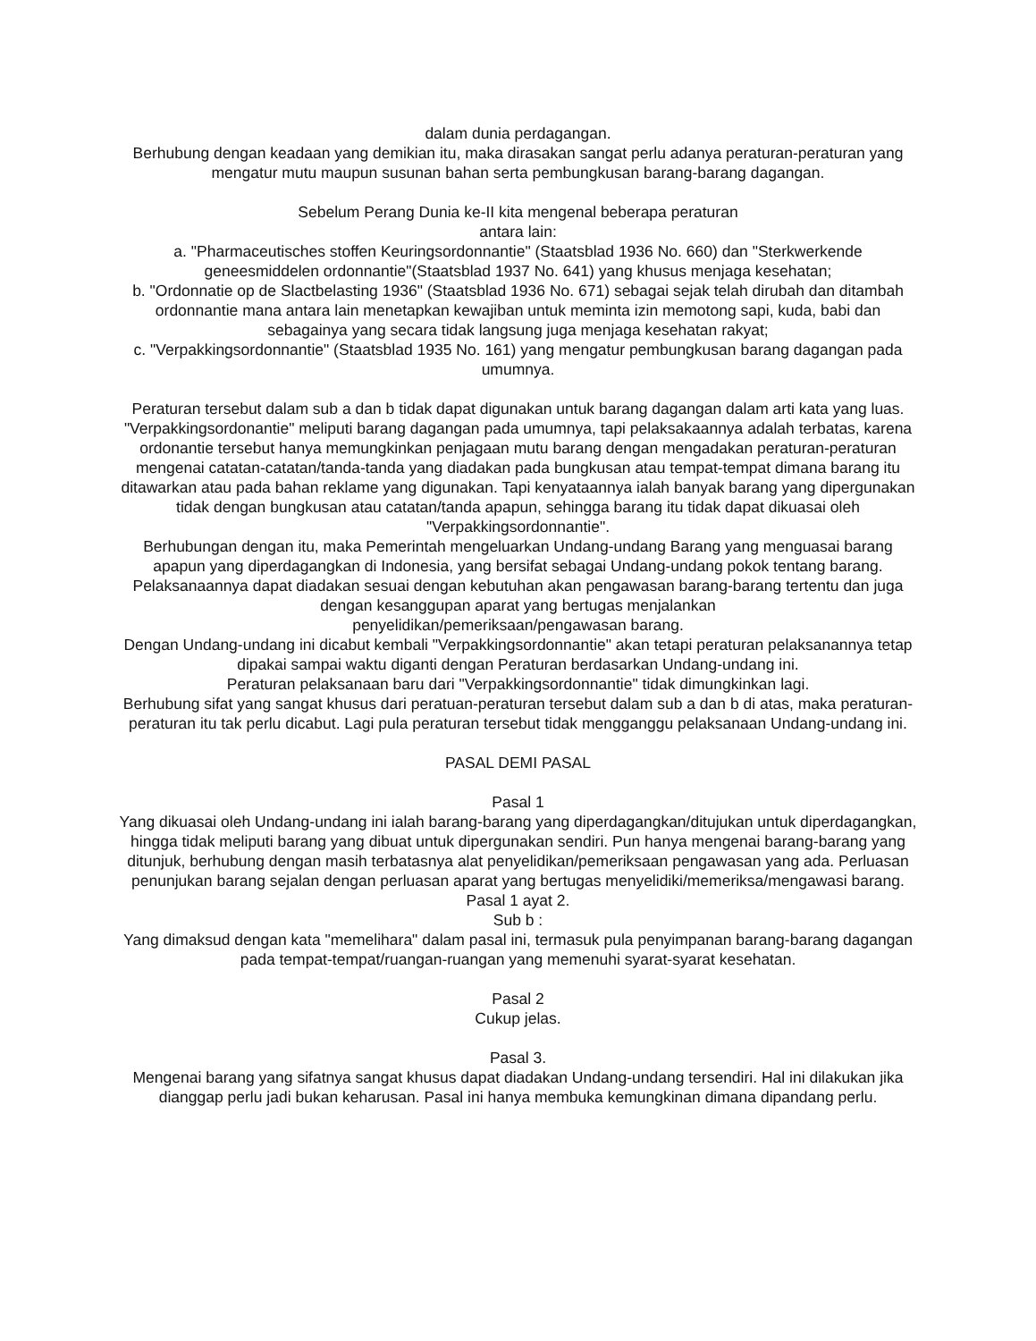dalam dunia perdagangan.
Berhubung dengan keadaan yang demikian itu, maka dirasakan sangat perlu adanya peraturan-peraturan yang mengatur mutu maupun susunan bahan serta pembungkusan barang-barang dagangan.
Sebelum Perang Dunia ke-II kita mengenal beberapa peraturan
antara lain:
a. "Pharmaceutisches stoffen Keuringsordonnantie" (Staatsblad 1936 No. 660) dan "Sterkwerkende geneesmiddelen ordonnantie"(Staatsblad 1937 No. 641) yang khusus menjaga kesehatan;
b. "Ordonnatie op de Slactbelasting 1936" (Staatsblad 1936 No. 671) sebagai sejak telah dirubah dan ditambah ordonnantie mana antara lain menetapkan kewajiban untuk meminta izin memotong sapi, kuda, babi dan sebagainya yang secara tidak langsung juga menjaga kesehatan rakyat;
c. "Verpakkingsordonnantie" (Staatsblad 1935 No. 161) yang mengatur pembungkusan barang dagangan pada umumnya.
Peraturan tersebut dalam sub a dan b tidak dapat digunakan untuk barang dagangan dalam arti kata yang luas. "Verpakkingsordonantie" meliputi barang dagangan pada umumnya, tapi pelaksakaannya adalah terbatas, karena ordonantie tersebut hanya memungkinkan penjagaan mutu barang dengan mengadakan peraturan-peraturan mengenai catatan-catatan/tanda-tanda yang diadakan pada bungkusan atau tempat-tempat dimana barang itu ditawarkan atau pada bahan reklame yang digunakan. Tapi kenyataannya ialah banyak barang yang dipergunakan tidak dengan bungkusan atau catatan/tanda apapun, sehingga barang itu tidak dapat dikuasai oleh "Verpakkingsordonnantie".
Berhubungan dengan itu, maka Pemerintah mengeluarkan Undang-undang Barang yang menguasai barang apapun yang diperdagangkan di Indonesia, yang bersifat sebagai Undang-undang pokok tentang barang.
Pelaksanaannya dapat diadakan sesuai dengan kebutuhan akan pengawasan barang-barang tertentu dan juga dengan kesanggupan aparat yang bertugas menjalankan
penyelidikan/pemeriksaan/pengawasan barang.
Dengan Undang-undang ini dicabut kembali "Verpakkingsordonnantie" akan tetapi peraturan pelaksanannya tetap dipakai sampai waktu diganti dengan Peraturan berdasarkan Undang-undang ini.
Peraturan pelaksanaan baru dari "Verpakkingsordonnantie" tidak dimungkinkan lagi.
Berhubung sifat yang sangat khusus dari peratuan-peraturan tersebut dalam sub a dan b di atas, maka peraturan-peraturan itu tak perlu dicabut. Lagi pula peraturan tersebut tidak mengganggu pelaksanaan Undang-undang ini.
PASAL DEMI PASAL
Pasal 1
Yang dikuasai oleh Undang-undang ini ialah barang-barang yang diperdagangkan/ditujukan untuk diperdagangkan, hingga tidak meliputi barang yang dibuat untuk dipergunakan sendiri. Pun hanya mengenai barang-barang yang ditunjuk, berhubung dengan masih terbatasnya alat penyelidikan/pemeriksaan pengawasan yang ada. Perluasan penunjukan barang sejalan dengan perluasan aparat yang bertugas menyelidiki/memeriksa/mengawasi barang.
Pasal 1 ayat 2.
Sub b :
Yang dimaksud dengan kata "memelihara" dalam pasal ini, termasuk pula penyimpanan barang-barang dagangan pada tempat-tempat/ruangan-ruangan yang memenuhi syarat-syarat kesehatan.
Pasal 2
Cukup jelas.
Pasal 3.
Mengenai barang yang sifatnya sangat khusus dapat diadakan Undang-undang tersendiri. Hal ini dilakukan jika dianggap perlu jadi bukan keharusan. Pasal ini hanya membuka kemungkinan dimana dipandang perlu.